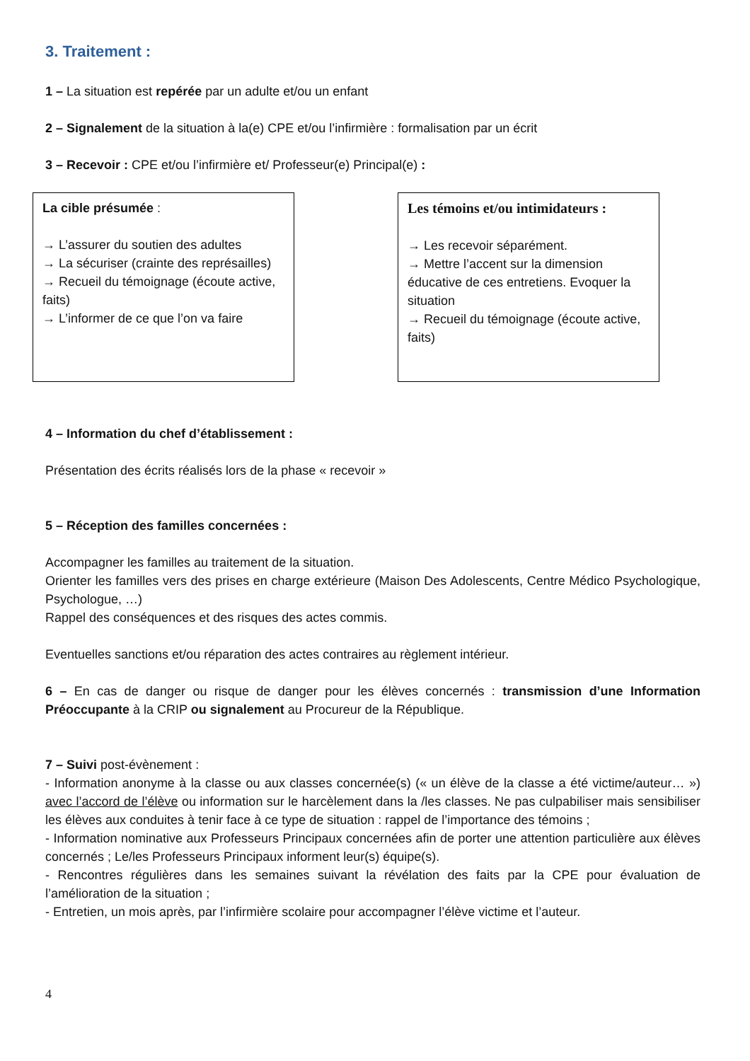3. Traitement :
1 – La situation est repérée par un adulte et/ou un enfant
2 – Signalement de la situation à la(e) CPE et/ou l’infirmière : formalisation par un écrit
3 – Recevoir : CPE et/ou l’infirmière et/ Professeur(e) Principal(e) :
La cible présumée :
→ L’assurer du soutien des adultes
→ La sécuriser (crainte des représailles)
→ Recueil du témoignage (écoute active, faits)
→ L’informer de ce que l’on va faire
Les témoins et/ou intimidateurs :
→ Les recevoir séparément.
→ Mettre l’accent sur la dimension éducative de ces entretiens. Evoquer la situation
→ Recueil du témoignage (écoute active, faits)
4 – Information du chef d’établissement :
Présentation des écrits réalisés lors de la phase « recevoir »
5 – Réception des familles concernées :
Accompagner les familles au traitement de la situation.
Orienter les familles vers des prises en charge extérieure (Maison Des Adolescents, Centre Médico Psychologique, Psychologue, …)
Rappel des conséquences et des risques des actes commis.
Eventuelles sanctions et/ou réparation des actes contraires au règlement intérieur.
6 – En cas de danger ou risque de danger pour les élèves concernés : transmission d’une Information Préoccupante à la CRIP ou signalement au Procureur de la République.
7 – Suivi post-évènement :
- Information anonyme à la classe ou aux classes concernée(s) (« un élève de la classe a été victime/auteur… ») avec l’accord de l’élève ou information sur le harcèlement dans la /les classes. Ne pas culpabiliser mais sensibiliser les élèves aux conduites à tenir face à ce type de situation : rappel de l’importance des témoins ;
- Information nominative aux Professeurs Principaux concernées afin de porter une attention particulière aux élèves concernés ; Le/les Professeurs Principaux informent leur(s) équipe(s).
- Rencontres régulières dans les semaines suivant la révélation des faits par la CPE pour évaluation de l’amélioration de la situation ;
- Entretien, un mois après, par l’infirmière scolaire pour accompagner l’élève victime et l’auteur.
4